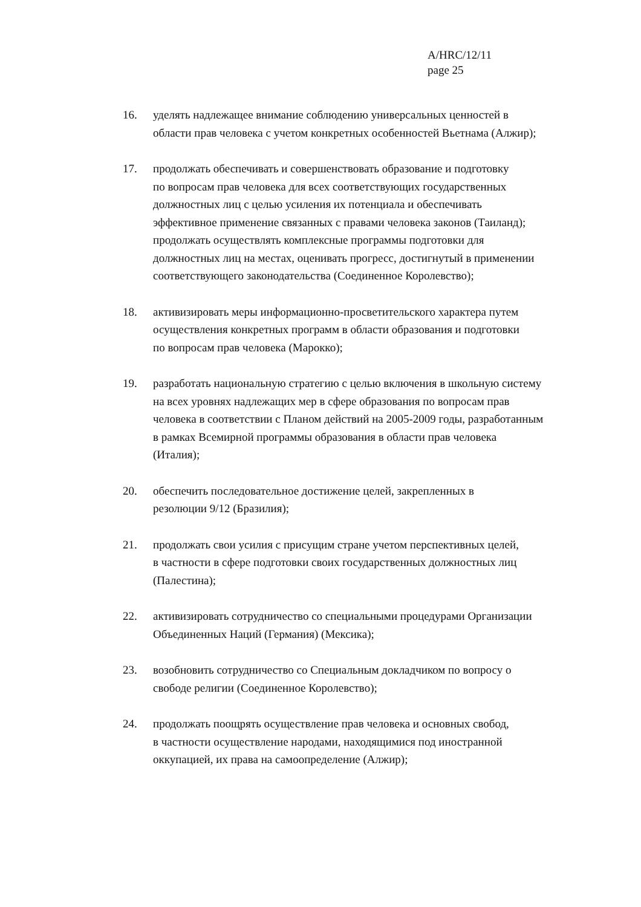A/HRC/12/11
page 25
16. уделять надлежащее внимание соблюдению универсальных ценностей в
области прав человека с учетом конкретных особенностей Вьетнама (Алжир);
17. продолжать обеспечивать и совершенствовать образование и подготовку
по вопросам прав человека для всех соответствующих государственных
должностных лиц с целью усиления их потенциала и обеспечивать
эффективное применение связанных с правами человека законов (Таиланд);
продолжать осуществлять комплексные программы подготовки для
должностных лиц на местах, оценивать прогресс, достигнутый в применении
соответствующего законодательства (Соединенное Королевство);
18. активизировать меры информационно-просветительского характера путем
осуществления конкретных программ в области образования и подготовки
по вопросам прав человека (Марокко);
19. разработать национальную стратегию с целью включения в школьную систему
на всех уровнях надлежащих мер в сфере образования по вопросам прав
человека в соответствии с Планом действий на 2005-2009 годы, разработанным
в рамках Всемирной программы образования в области прав человека
(Италия);
20. обеспечить последовательное достижение целей, закрепленных в
резолюции 9/12 (Бразилия);
21. продолжать свои усилия с присущим стране учетом перспективных целей,
в частности в сфере подготовки своих государственных должностных лиц
(Палестина);
22. активизировать сотрудничество со специальными процедурами Организации
Объединенных Наций (Германия) (Мексика);
23. возобновить сотрудничество со Специальным докладчиком по вопросу о
свободе религии (Соединенное Королевство);
24. продолжать поощрять осуществление прав человека и основных свобод,
в частности осуществление народами, находящимися под иностранной
оккупацией, их права на самоопределение (Алжир);